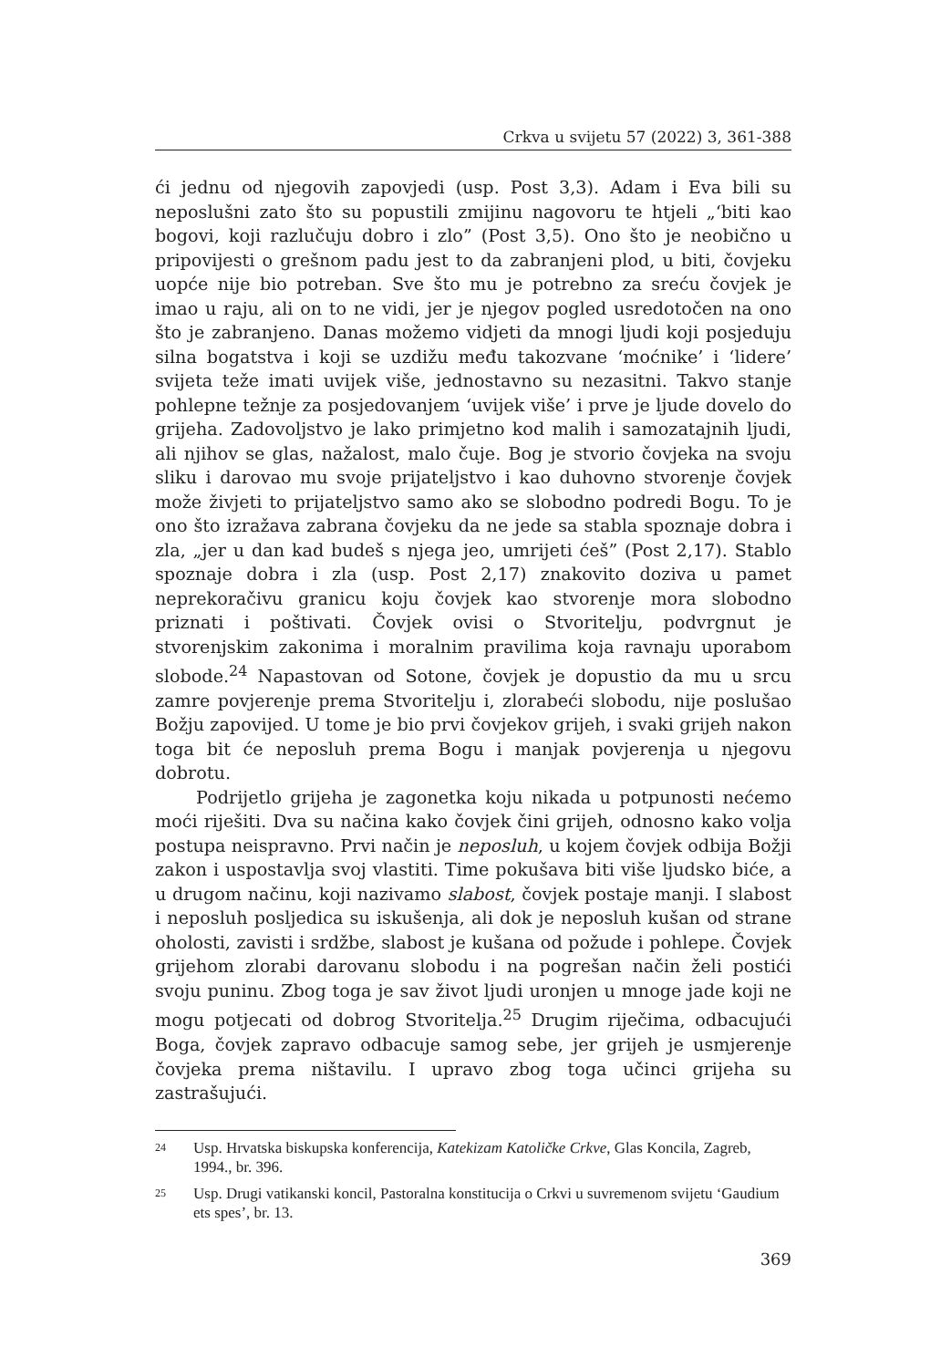Crkva u svijetu 57 (2022) 3, 361-388
ći jednu od njegovih zapovjedi (usp. Post 3,3). Adam i Eva bili su neposlušni zato što su popustili zmijinu nagovoru te htjeli „‘biti kao bogovi, koji razlučuju dobro i zlo” (Post 3,5). Ono što je neobično u pripovijesti o grešnom padu jest to da zabranjeni plod, u biti, čovjeku uopće nije bio potreban. Sve što mu je potrebno za sreću čovjek je imao u raju, ali on to ne vidi, jer je njegov pogled usredotočen na ono što je zabranjeno. Danas možemo vidjeti da mnogi ljudi koji posjeduju silna bogatstva i koji se uzdižu među takozvane ‘moćnike’ i ‘lidere’ svijeta teže imati uvijek više, jednostavno su nezasitni. Takvo stanje pohlepne težnje za posjedovanjem ‘uvijek više’ i prve je ljude dovelo do grijeha. Zadovoljstvo je lako primjetno kod malih i samozatajnih ljudi, ali njihov se glas, nažalost, malo čuje. Bog je stvorio čovjeka na svoju sliku i darovao mu svoje prijateljstvo i kao duhovno stvorenje čovjek može živjeti to prijateljstvo samo ako se slobodno podredi Bogu. To je ono što izražava zabrana čovjeku da ne jede sa stabla spoznaje dobra i zla, „jer u dan kad budeš s njega jeo, umrijeti ćeš” (Post 2,17). Stablo spoznaje dobra i zla (usp. Post 2,17) znakovito doziva u pamet neprekoračivu granicu koju čovjek kao stvorenje mora slobodno priznati i poštivati. Čovjek ovisi o Stvoritelju, podvrgnut je stvorenjskim zakonima i moralnim pravilima koja ravnaju uporabom slobode.<sup>24</sup> Napastovan od Sotone, čovjek je dopustio da mu u srcu zamre povjerenje prema Stvoritelju i, zlorabeći slobodu, nije poslušao Božju zapovijed. U tome je bio prvi čovjekov grijeh, i svaki grijeh nakon toga bit će neposluh prema Bogu i manjak povjerenja u njegovu dobrotu.
Podrijetlo grijeha je zagonetka koju nikada u potpunosti nećemo moći riješiti. Dva su načina kako čovjek čini grijeh, odnosno kako volja postupa neispravno. Prvi način je neposluh, u kojem čovjek odbija Božji zakon i uspostavlja svoj vlastiti. Time pokušava biti više ljudsko biće, a u drugom načinu, koji nazivamo slabost, čovjek postaje manji. I slabost i neposluh posljedica su iskušenja, ali dok je neposluh kušan od strane oholosti, zavisti i srdžbe, slabost je kušana od požude i pohlepe. Čovjek grijehom zlorabi darovanu slobodu i na pogrešan način želi postići svoju puninu. Zbog toga je sav život ljudi uronjen u mnoge jade koji ne mogu potjecati od dobrog Stvoritelja.<sup>25</sup> Drugim riječima, odbacujući Boga, čovjek zapravo odbacuje samog sebe, jer grijeh je usmjerenje čovjeka prema ništavilu. I upravo zbog toga učinci grijeha su zastrašujući.
24 Usp. Hrvatska biskupska konferencija, Katekizam Katoličke Crkve, Glas Koncila, Zagreb, 1994., br. 396.
25 Usp. Drugi vatikanski koncil, Pastoralna konstitucija o Crkvi u suvremenom svijetu ‘Gaudium ets spes’, br. 13.
369